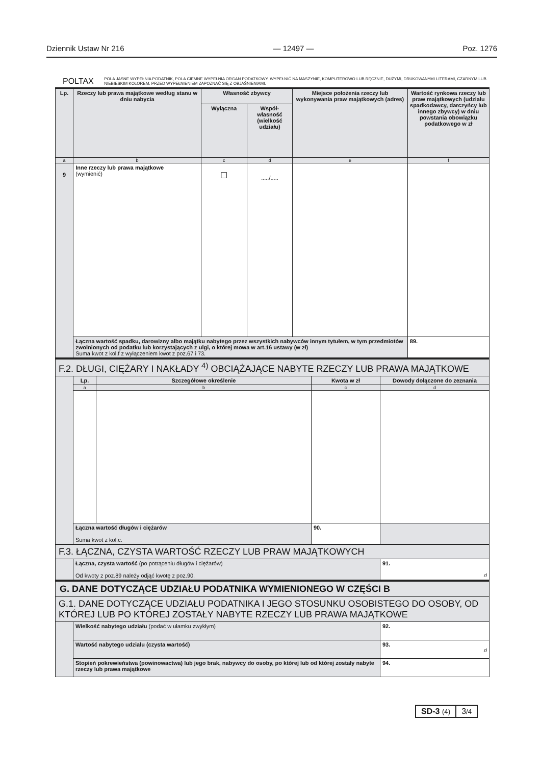Dziennik Ustaw Nr 216 — 12497 — Poz. 1276
POLTAX POLA JASNE WYPEŁNIA PODATNIK, POLA CIEMNE WYPEŁNIA ORGAN PODATKOWY. WYPEŁNIĆ NA MASZYNIE, KOMPUTEROWO LUB RĘCZNIE, DUŻYMI, DRUKOWANYMI LITERAMI, CZARNYM LUB NIEBIESKIM KOLOREM. PRZED WYPEŁNIENIEM ZAPOZNAĆ SIĘ Z OBJAŚNIENIAMI.
| Lp. | Rzeczy lub prawa majątkowe według stanu w dniu nabycia | Własność zbywcy | | Miejsce położenia rzeczy lub wykonywania praw majątkowych (adres) | Wartość rynkowa rzeczy lub praw majątkowych (udziału spadkodawcy, darczyńcy lub innego zbywcy) w dniu powstania obowiązku podatkowego w zł |
| --- | --- | --- | --- | --- | --- |
| | | Wyłączna | Współ-własność (wielkość udziału) | | |
| a | b | c | d | e | f |
| 9 | Inne rzeczy lub prawa majątkowe (wymienić) | ☐ | ...../..... | | |
| | Łączna wartość spadku, darowizny albo majątku nabytego przez wszystkich nabywców innym tytułem, w tym przedmiotów zwolnionych od podatku lub korzystających z ulgi, o której mowa w art.16 ustawy (w zł) Suma kwot z kol.f z wyłączeniem kwot z poz.67 i 73. | | | | 89. |
| F.2. DŁUGI, CIĘŻARY I NAKŁADY <sup>4)</sup> OBCIĄŻAJĄCE NABYTE RZECZY LUB PRAWA MAJĄTKOWE | | | | |
| | Lp. | Szczegółowe określenie | Kwota w zł | Dowody dołączone do zeznania |
| | a | b | c | d |
| | Łączna wartość długów i ciężarów Suma kwot z kol.c. | | 90. | |
| F.3. ŁĄCZNA, CZYSTA WARTOŚĆ RZECZY LUB PRAW MAJĄTKOWYCH | | |
| | Łączna, czysta wartość (po potrąceniu długów i ciężarów) Od kwoty z poz.89 należy odjąć kwotę z poz.90. | 91. zł |
| G. DANE DOTYCZĄCE UDZIAŁU PODATNIKA WYMIENIONEGO W CZĘŚCI B | | |
| G.1. DANE DOTYCZĄCE UDZIAŁU PODATNIKA I JEGO STOSUNKU OSOBISTEGO DO OSOBY, OD KTÓREJ LUB PO KTÓREJ ZOSTAŁY NABYTE RZECZY LUB PRAWA MAJĄTKOWE | | |
| | Wielkość nabytego udziału (podać w ułamku zwykłym) | 92. |
| | Wartość nabytego udziału (czysta wartość) | 93. zł |
| | Stopień pokrewieństwa (powinowactwa) lub jego brak, nabywcy do osoby, po której lub od której zostały nabyte rzeczy lub prawa majątkowe | 94. |
SD-3 (4)
3/4